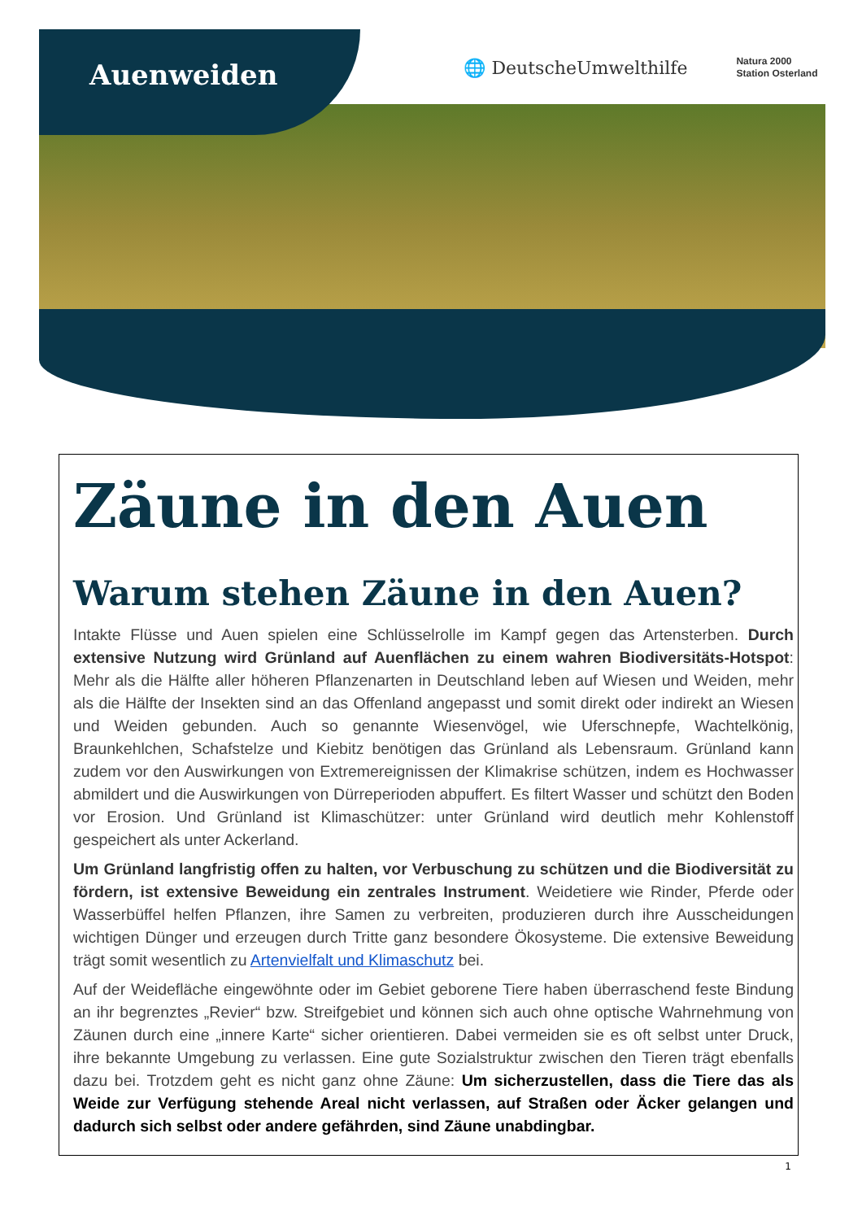Auenweiden
🌐 DeutscheUmwelthilfe Natura 2000
Station Osterland
Zäune in den Auen
Warum stehen Zäune in den Auen?
Intakte Flüsse und Auen spielen eine Schlüsselrolle im Kampf gegen das Artensterben. Durch extensive Nutzung wird Grünland auf Auenflächen zu einem wahren Biodiversitäts-Hotspot: Mehr als die Hälfte aller höheren Pflanzenarten in Deutschland leben auf Wiesen und Weiden, mehr als die Hälfte der Insekten sind an das Offenland angepasst und somit direkt oder indirekt an Wiesen und Weiden gebunden. Auch so genannte Wiesenvögel, wie Uferschnepfe, Wachtelkönig, Braunkehlchen, Schafstelze und Kiebitz benötigen das Grünland als Lebensraum. Grünland kann zudem vor den Auswirkungen von Extremereignissen der Klimakrise schützen, indem es Hochwasser abmildert und die Auswirkungen von Dürreperioden abpuffert. Es filtert Wasser und schützt den Boden vor Erosion. Und Grünland ist Klimaschützer: unter Grünland wird deutlich mehr Kohlenstoff gespeichert als unter Ackerland.
Um Grünland langfristig offen zu halten, vor Verbuschung zu schützen und die Biodiversität zu fördern, ist extensive Beweidung ein zentrales Instrument. Weidetiere wie Rinder, Pferde oder Wasserbüffel helfen Pflanzen, ihre Samen zu verbreiten, produzieren durch ihre Ausscheidungen wichtigen Dünger und erzeugen durch Tritte ganz besondere Ökosysteme. Die extensive Beweidung trägt somit wesentlich zu Artenvielfalt und Klimaschutz bei.
Auf der Weidefläche eingewöhnte oder im Gebiet geborene Tiere haben überraschend feste Bindung an ihr begrenztes „Revier“ bzw. Streifgebiet und können sich auch ohne optische Wahrnehmung von Zäunen durch eine „innere Karte“ sicher orientieren. Dabei vermeiden sie es oft selbst unter Druck, ihre bekannte Umgebung zu verlassen. Eine gute Sozialstruktur zwischen den Tieren trägt ebenfalls dazu bei. Trotzdem geht es nicht ganz ohne Zäune: Um sicherzustellen, dass die Tiere das als Weide zur Verfügung stehende Areal nicht verlassen, auf Straßen oder Äcker gelangen und dadurch sich selbst oder andere gefährden, sind Zäune unabdingbar.
1